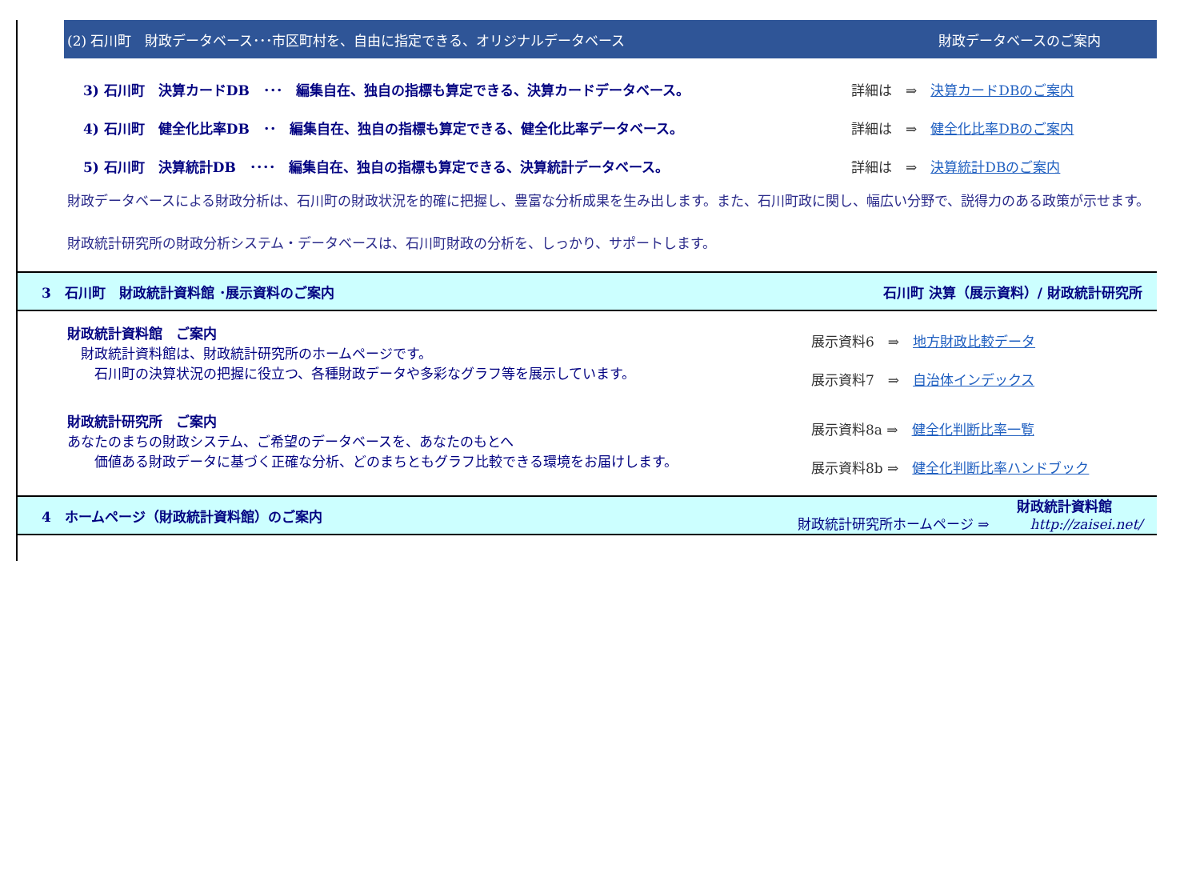(2) 石川町　財政データベース･･･市区町村を、自由に指定できる、オリジナルデータベース 財政データベースのご案内
3) 石川町　決算カードDB　･･･　編集自在、独自の指標も算定できる、決算カードデータベース。 詳細は　⇒　決算カードDBのご案内
4) 石川町　健全化比率DB　･･　編集自在、独自の指標も算定できる、健全化比率データベース。 詳細は　⇒　健全化比率DBのご案内
5) 石川町　決算統計DB　････　編集自在、独自の指標も算定できる、決算統計データベース。 詳細は　⇒　決算統計DBのご案内
財政データベースによる財政分析は、石川町の財政状況を的確に把握し、豊富な分析成果を生み出します。また、石川町政に関し、幅広い分野で、説得力のある政策が示せます。
財政統計研究所の財政分析システム・データベースは、石川町財政の分析を、しっかり、サポートします。
3　石川町　財政統計資料館 ･展示資料のご案内 石川町 決算（展示資料）/ 財政統計研究所
財政統計資料館　ご案内
　財政統計資料館は、財政統計研究所のホームページです。
　　石川町の決算状況の把握に役立つ、各種財政データや多彩なグラフ等を展示しています。
展示資料6　⇒　地方財政比較データ
展示資料7　⇒　自治体インデックス
財政統計研究所　ご案内
あなたのまちの財政システム、ご希望のデータベースを、あなたのもとへ
　　価値ある財政データに基づく正確な分析、どのまちともグラフ比較できる環境をお届けします。
展示資料8a ⇒　健全化判断比率一覧
展示資料8b ⇒　健全化判断比率ハンドブック
4　ホームページ（財政統計資料館）のご案内 財政統計研究所ホームページ ⇒　　財政統計資料館
　http://zaisei.net/